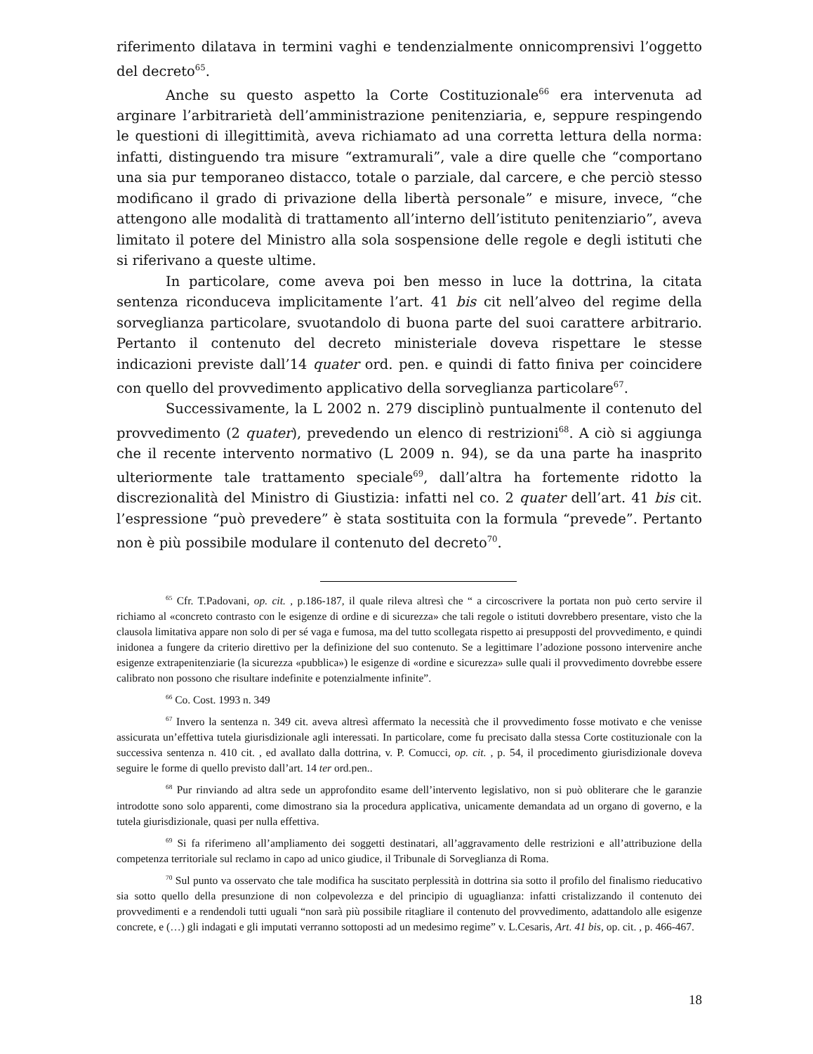riferimento dilatava in termini vaghi e tendenzialmente onnicomprensivi l’oggetto del decreto<sup>65</sup>.
Anche su questo aspetto la Corte Costituzionale<sup>66</sup> era intervenuta ad arginare l’arbitrarietà dell’amministrazione penitenziaria, e, seppure respingendo le questioni di illegittimità, aveva richiamato ad una corretta lettura della norma: infatti, distinguendo tra misure “extramurali”, vale a dire quelle che “comportano una sia pur temporaneo distacco, totale o parziale, dal carcere, e che perciò stesso modificano il grado di privazione della libertà personale” e misure, invece, “che attengono alle modalità di trattamento all’interno dell’istituto penitenziario”, aveva limitato il potere del Ministro alla sola sospensione delle regole e degli istituti che si riferivano a queste ultime.
In particolare, come aveva poi ben messo in luce la dottrina, la citata sentenza riconduceva implicitamente l’art. 41 bis cit nell’alveo del regime della sorveglianza particolare, svuotandolo di buona parte del suoi carattere arbitrario. Pertanto il contenuto del decreto ministeriale doveva rispettare le stesse indicazioni previste dall’14 quater ord. pen. e quindi di fatto finiva per coincidere con quello del provvedimento applicativo della sorveglianza particolare<sup>67</sup>.
Successivamente, la L 2002 n. 279 disciplinò puntualmente il contenuto del provvedimento (2 quater), prevedendo un elenco di restrizioni<sup>68</sup>. A ciò si aggiunga che il recente intervento normativo (L 2009 n. 94), se da una parte ha inasprito ulteriormente tale trattamento speciale<sup>69</sup>, dall’altra ha fortemente ridotto la discrezionalità del Ministro di Giustizia: infatti nel co. 2 quater dell’art. 41 bis cit. l’espressione “può prevedere” è stata sostituita con la formula “prevede”. Pertanto non è più possibile modulare il contenuto del decreto<sup>70</sup>.
<sup>65</sup> Cfr. T.Padovani, op. cit. , p.186-187, il quale rileva altresì che “ a circoscrivere la portata non può certo servire il richiamo al «concreto contrasto con le esigenze di ordine e di sicurezza» che tali regole o istituti dovrebbero presentare, visto che la clausola limitativa appare non solo di per sé vaga e fumosa, ma del tutto scollegata rispetto ai presupposti del provvedimento, e quindi inidonea a fungere da criterio direttivo per la definizione del suo contenuto. Se a legittimare l’adozione possono intervenire anche esigenze extrapenitenziarie (la sicurezza «pubblica») le esigenze di «ordine e sicurezza» sulle quali il provvedimento dovrebbe essere calibrato non possono che risultare indefinite e potenzialmente infinite”.
<sup>66</sup> Co. Cost. 1993 n. 349
<sup>67</sup> Invero la sentenza n. 349 cit. aveva altresì affermato la necessità che il provvedimento fosse motivato e che venisse assicurata un’effettiva tutela giurisdizionale agli interessati. In particolare, come fu precisato dalla stessa Corte costituzionale con la successiva sentenza n. 410 cit. , ed avallato dalla dottrina, v. P. Comucci, op. cit. , p. 54, il procedimento giurisdizionale doveva seguire le forme di quello previsto dall’art. 14 ter ord.pen..
<sup>68</sup> Pur rinviando ad altra sede un approfondito esame dell’intervento legislativo, non si può obliterare che le garanzie introdotte sono solo apparenti, come dimostrano sia la procedura applicativa, unicamente demandata ad un organo di governo, e la tutela giurisdizionale, quasi per nulla effettiva.
<sup>69</sup> Si fa riferimeno all’ampliamento dei soggetti destinatari, all’aggravamento delle restrizioni e all’attribuzione della competenza territoriale sul reclamo in capo ad unico giudice, il Tribunale di Sorveglianza di Roma.
<sup>70</sup> Sul punto va osservato che tale modifica ha suscitato perplessità in dottrina sia sotto il profilo del finalismo rieducativo sia sotto quello della presunzione di non colpevolezza e del principio di uguaglianza: infatti cristalizzando il contenuto dei provvedimenti e a rendendoli tutti uguali “non sarà più possibile ritagliare il contenuto del provvedimento, adattandolo alle esigenze concrete, e (…) gli indagati e gli imputati verranno sottoposti ad un medesimo regime” v. L.Cesaris, Art. 41 bis, op. cit. , p. 466-467.
18